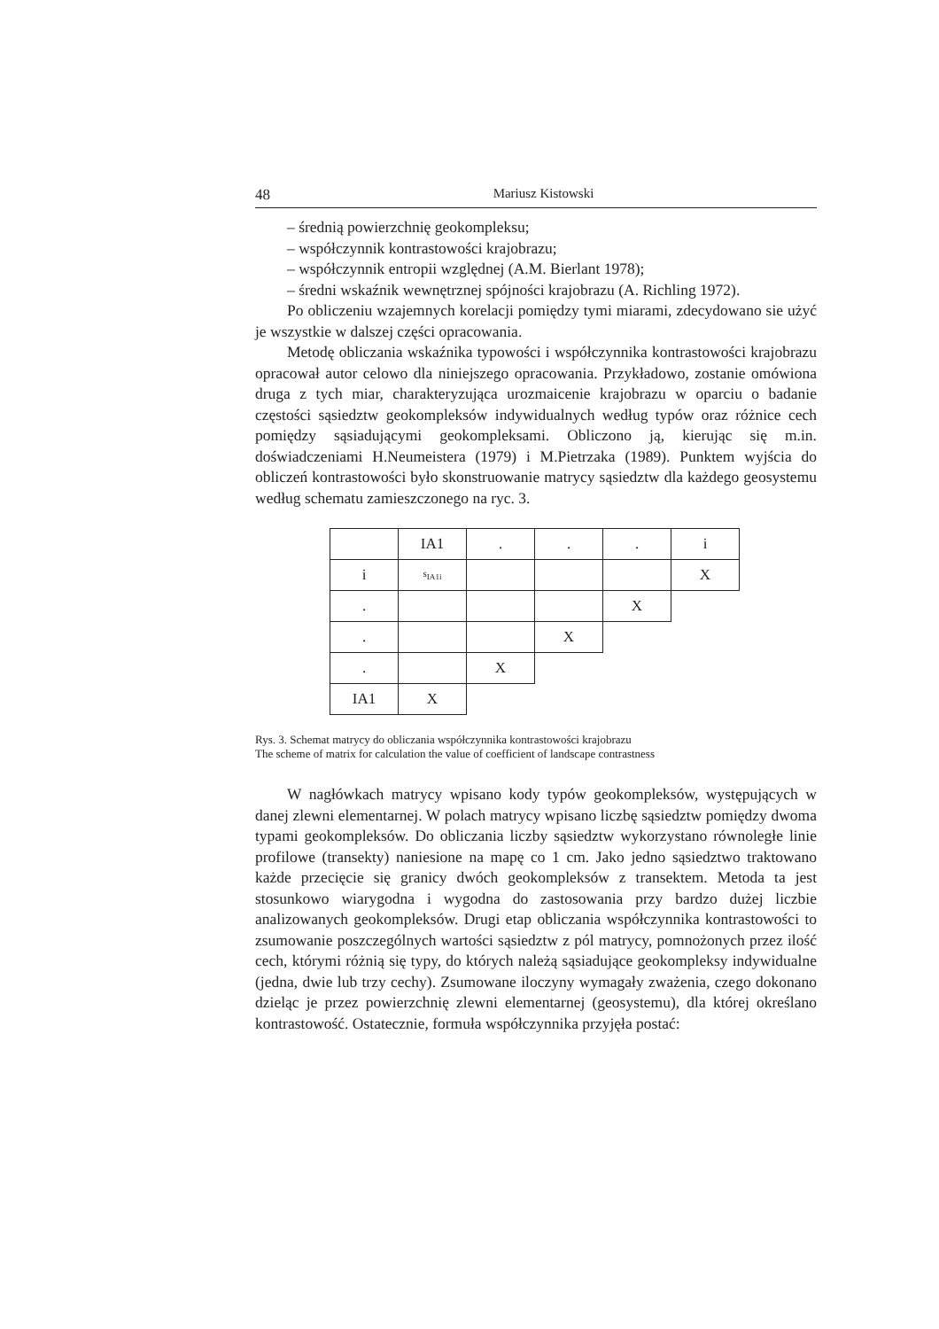48 Mariusz Kistowski
– średnią powierzchnię geokompleksu;
– współczynnik kontrastowości krajobrazu;
– współczynnik entropii względnej (A.M. Bierlant 1978);
– średni wskaźnik wewnętrznej spójności krajobrazu (A. Richling 1972).
Po obliczeniu wzajemnych korelacji pomiędzy tymi miarami, zdecydowano sie użyć je wszystkie w dalszej części opracowania.
Metodę obliczania wskaźnika typowości i współczynnika kontrastowości krajobrazu opracował autor celowo dla niniejszego opracowania. Przykładowo, zostanie omówiona druga z tych miar, charakteryzująca urozmaicenie krajobrazu w oparciu o badanie częstości sąsiedztw geokompleksów indywidualnych według typów oraz różnice cech pomiędzy sąsiadującymi geokompleksami. Obliczono ją, kierując się m.in. doświadczeniami H.Neumeistera (1979) i M.Pietrzaka (1989). Punktem wyjścia do obliczeń kontrastowości było skonstruowanie matrycy sąsiedztw dla każdego geosystemu według schematu zamieszczonego na ryc. 3.
| | IA1 | . | . | . | i |
| i | s<sub>IA1i</sub> | | | | X |
| . | | | | X | |
| . | | | X | | |
| . | | X | | | |
| IA1 | X | | | | |
Rys. 3. Schemat matrycy do obliczania współczynnika kontrastowości krajobrazu
The scheme of matrix for calculation the value of coefficient of landscape contrastness
W nagłówkach matrycy wpisano kody typów geokompleksów, występujących w danej zlewni elementarnej. W polach matrycy wpisano liczbę sąsiedztw pomiędzy dwoma typami geokompleksów. Do obliczania liczby sąsiedztw wykorzystano równoległe linie profilowe (transekty) naniesione na mapę co 1 cm. Jako jedno sąsiedztwo traktowano każde przecięcie się granicy dwóch geokompleksów z transektem. Metoda ta jest stosunkowo wiarygodna i wygodna do zastosowania przy bardzo dużej liczbie analizowanych geokompleksów. Drugi etap obliczania współczynnika kontrastowości to zsumowanie poszczególnych wartości sąsiedztw z pól matrycy, pomnożonych przez ilość cech, którymi różnią się typy, do których należą sąsiadujące geokompleksy indywidualne (jedna, dwie lub trzy cechy). Zsumowane iloczyny wymagały zważenia, czego dokonano dzieląc je przez powierzchnię zlewni elementarnej (geosystemu), dla której określano kontrastowość. Ostatecznie, formuła współczynnika przyjęła postać: